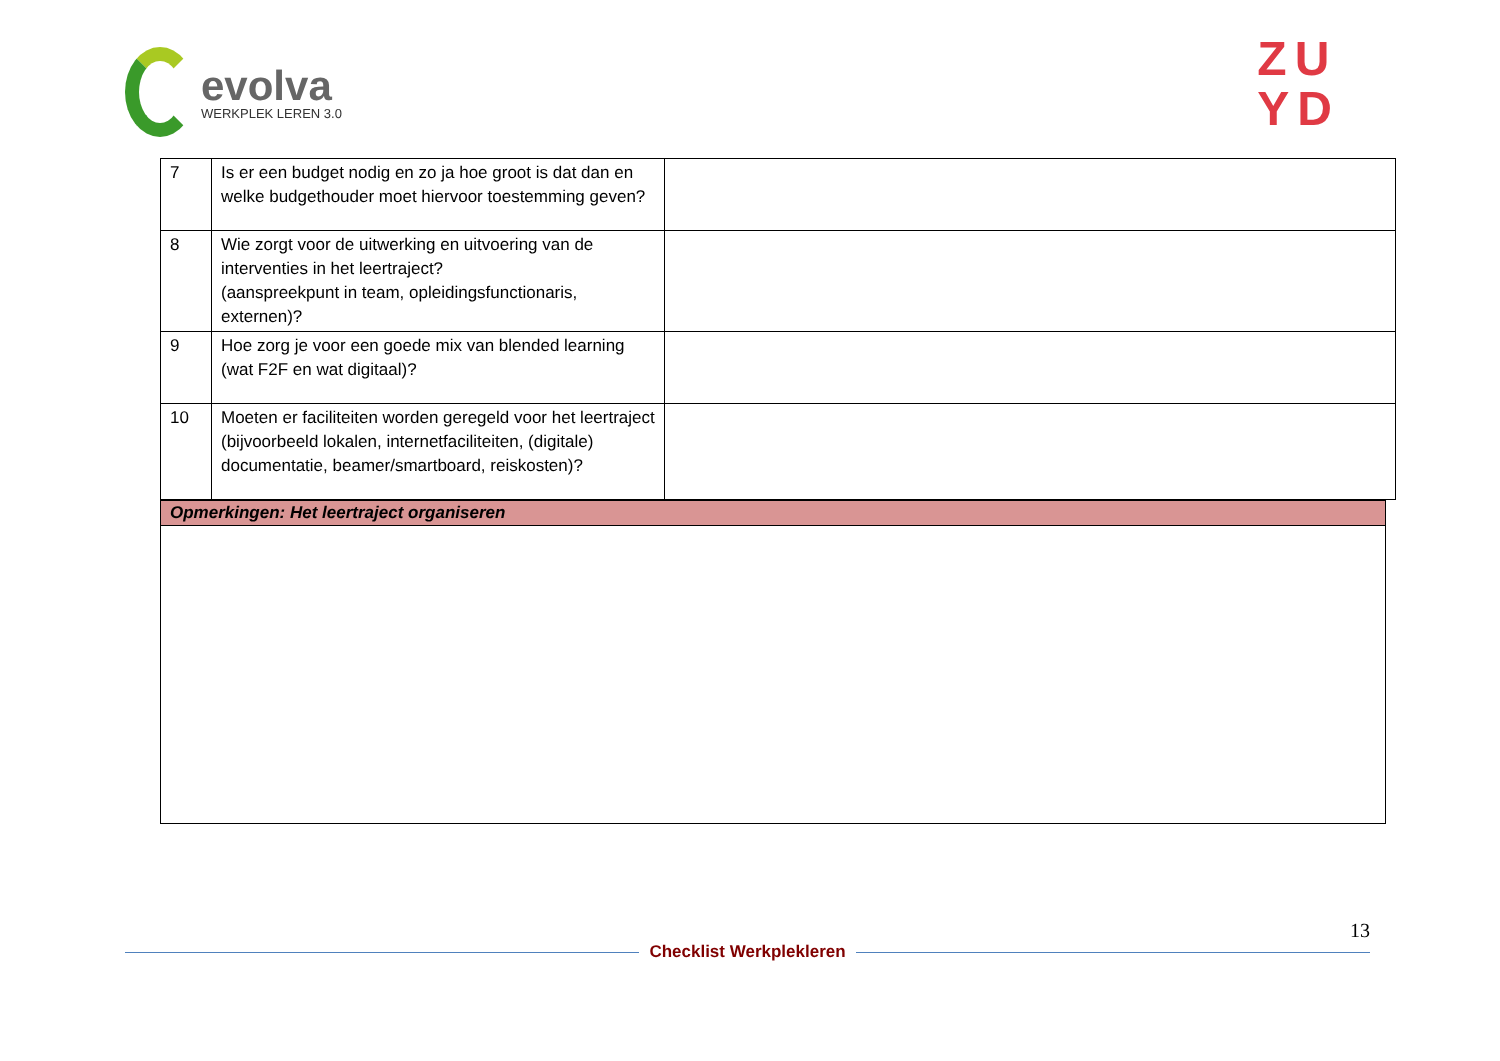evolva
WERKPLEK LEREN 3.0
ZU
YD
| 7 | Is er een budget nodig en zo ja hoe groot is dat dan en welke budgethouder moet hiervoor toestemming geven? | |
| 8 | Wie zorgt voor de uitwerking en uitvoering van de interventies in het leertraject? (aanspreekpunt in team, opleidingsfunctionaris, externen)? | |
| 9 | Hoe zorg je voor een goede mix van blended learning (wat F2F en wat digitaal)? | |
| 10 | Moeten er faciliteiten worden geregeld voor het leertraject (bijvoorbeeld lokalen, internetfaciliteiten, (digitale) documentatie, beamer/smartboard, reiskosten)? | |
Opmerkingen: Het leertraject organiseren
13
Checklist Werkplekleren